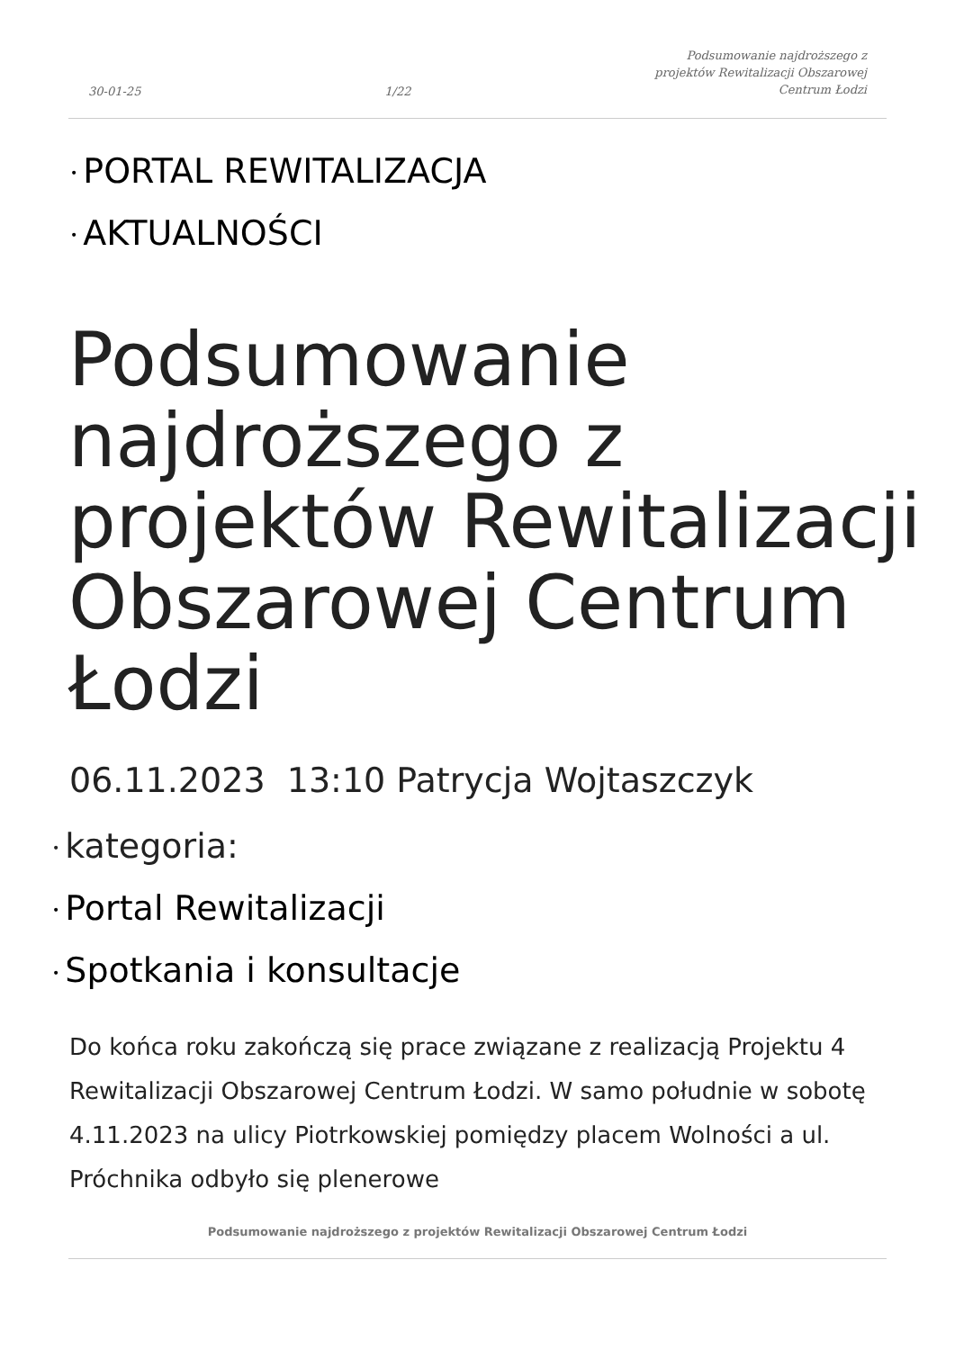30-01-25 1/22 Podsumowanie najdroższego z
projektów Rewitalizacji Obszarowej
Centrum Łodzi
• PORTAL REWITALIZACJA
• AKTUALNOŚCI
Podsumowanie najdroższego z projektów Rewitalizacji Obszarowej Centrum Łodzi
06.11.2023 13:10 Patrycja Wojtaszczyk
• kategoria:
• Portal Rewitalizacji
• Spotkania i konsultacje
Do końca roku zakończą się prace związane z realizacją Projektu 4 Rewitalizacji Obszarowej Centrum Łodzi. W samo południe w sobotę 4.11.2023 na ulicy Piotrkowskiej pomiędzy placem Wolności a ul. Próchnika odbyło się plenerowe
Podsumowanie najdroższego z projektów Rewitalizacji Obszarowej Centrum Łodzi